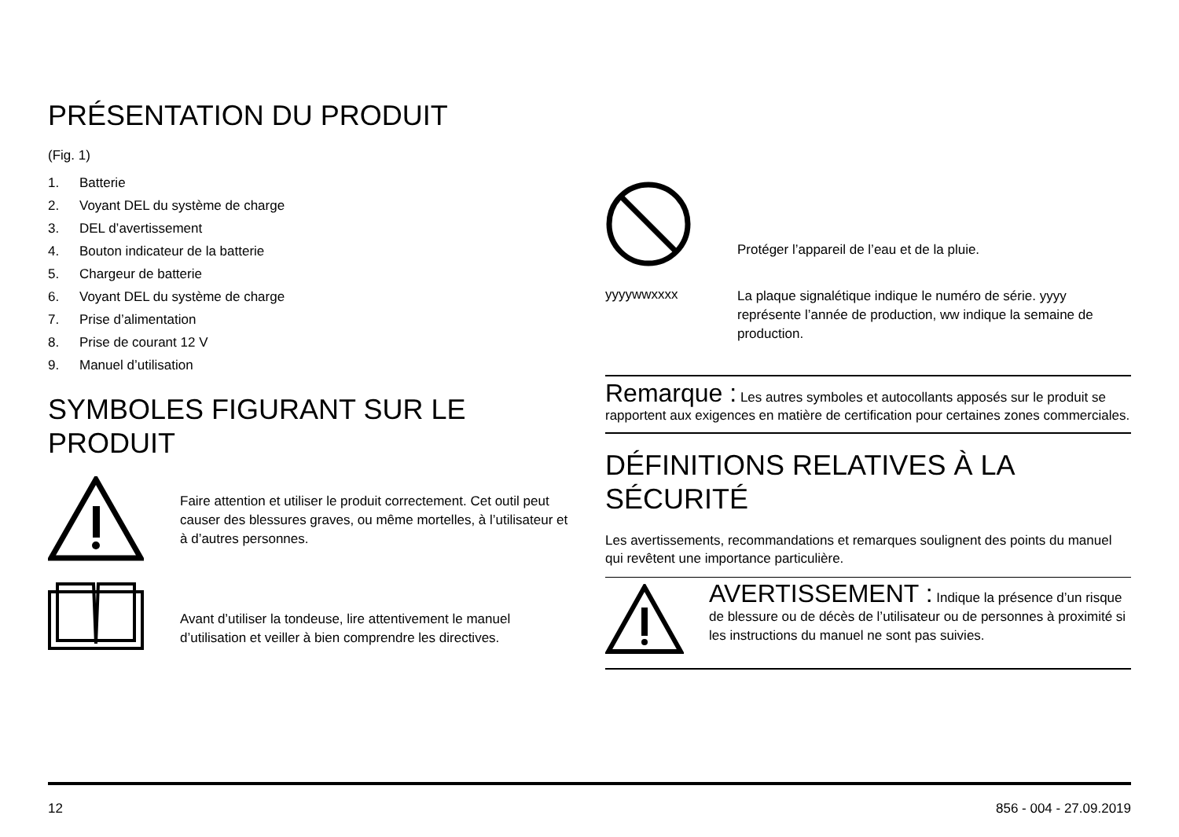PRÉSENTATION DU PRODUIT
(Fig. 1)
1. Batterie
2. Voyant DEL du système de charge
3. DEL d’avertissement
4. Bouton indicateur de la batterie
5. Chargeur de batterie
6. Voyant DEL du système de charge
7. Prise d’alimentation
8. Prise de courant 12 V
9. Manuel d’utilisation
SYMBOLES FIGURANT SUR LE PRODUIT
Faire attention et utiliser le produit correctement. Cet outil peut causer des blessures graves, ou même mortelles, à l’utilisateur et à d’autres personnes.
Avant d’utiliser la tondeuse, lire attentivement le manuel d’utilisation et veiller à bien comprendre les directives.
Protéger l’appareil de l’eau et de la pluie.
yyyywwxxxx
La plaque signalétique indique le numéro de série. yyyy représente l’année de production, ww indique la semaine de production.
Remarque : Les autres symboles et autocollants apposés sur le produit se rapportent aux exigences en matière de certification pour certaines zones commerciales.
DÉFINITIONS RELATIVES À LA SÉCURITÉ
Les avertissements, recommandations et remarques soulignent des points du manuel qui revêtent une importance particulière.
AVERTISSEMENT : Indique la présence d’un risque de blessure ou de décès de l’utilisateur ou de personnes à proximité si les instructions du manuel ne sont pas suivies.
12 856 - 004 - 27.09.2019